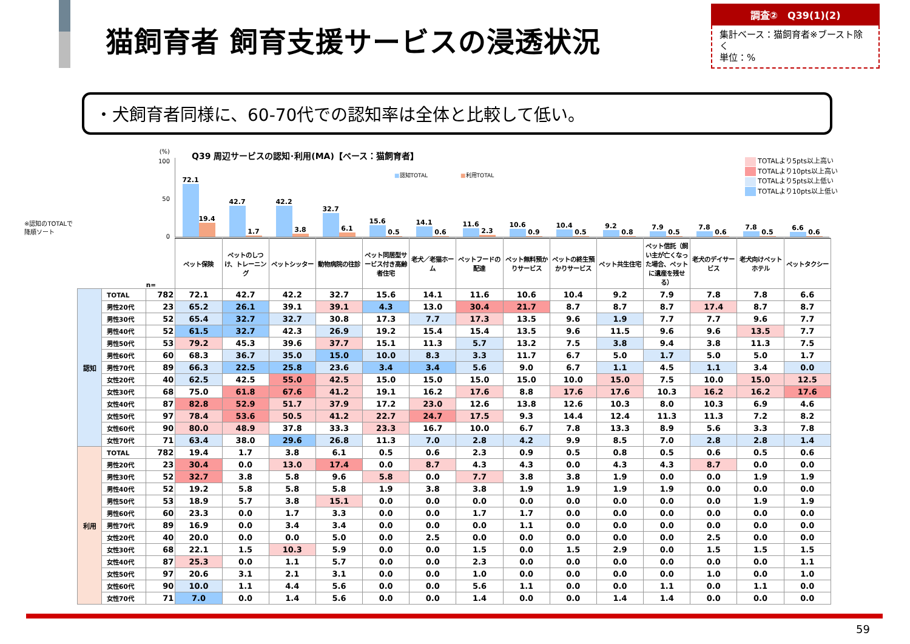猫飼育者 飼育支援サービスの浸透状況
調査②　Q39(1)(2)
集計ベース：猫飼育者※ブースト除く
単位：%
・犬飼育者同様に、60-70代での認知率は全体と比較して低い。
(%)
100
50
0
※認知のTOTALで
降順ソート
Q39 周辺サービスの認知･利用(MA)【ベース：猫飼育者】
■認知TOTAL　　　　　　■利用TOTAL
72.1
19.4
42.7
1.7
42.2
3.8
32.7
6.1
15.6
0.5
14.1
0.6
11.6
2.3
10.6
0.9
10.4
0.5
9.2
0.8
7.9
0.5
7.8
0.6
7.8
0.5
6.6
0.6
TOTALより5pts以上高い
TOTALより10pts以上高い
TOTALより5pts以上低い
TOTALより10pts以上低い
| | | n= | ペット保険 | ペットのしつけ、トレーニング | ペットシッター | 動物病院の往診 | ペット同居型サービス付き高齢者住宅 | 老犬／老猫ホーム | ペットフードの配達 | ペット無料預かりサービス | ペットの終生預かりサービス | ペット共生住宅 | ペット信託（飼い主が亡くなった場合、ペットに遺産を残せる） | 老犬のデイサービス | 老犬向けペットホテル | ペットタクシー |
| --- | --- | --- | --- | --- | --- | --- | --- | --- | --- | --- | --- | --- | --- | --- | --- | --- |
| 認知 | TOTAL | 782 | 72.1 | 42.7 | 42.2 | 32.7 | 15.6 | 14.1 | 11.6 | 10.6 | 10.4 | 9.2 | 7.9 | 7.8 | 7.8 | 6.6 |
| | 男性20代 | 23 | 65.2 | 26.1 | 39.1 | 39.1 | 4.3 | 13.0 | 30.4 | 21.7 | 8.7 | 8.7 | 8.7 | 17.4 | 8.7 | 8.7 |
| | 男性30代 | 52 | 65.4 | 32.7 | 32.7 | 30.8 | 17.3 | 7.7 | 17.3 | 13.5 | 9.6 | 1.9 | 7.7 | 7.7 | 9.6 | 7.7 |
| | 男性40代 | 52 | 61.5 | 32.7 | 42.3 | 26.9 | 19.2 | 15.4 | 15.4 | 13.5 | 9.6 | 11.5 | 9.6 | 9.6 | 13.5 | 7.7 |
| | 男性50代 | 53 | 79.2 | 45.3 | 39.6 | 37.7 | 15.1 | 11.3 | 5.7 | 13.2 | 7.5 | 3.8 | 9.4 | 3.8 | 11.3 | 7.5 |
| | 男性60代 | 60 | 68.3 | 36.7 | 35.0 | 15.0 | 10.0 | 8.3 | 3.3 | 11.7 | 6.7 | 5.0 | 1.7 | 5.0 | 5.0 | 1.7 |
| | 男性70代 | 89 | 66.3 | 22.5 | 25.8 | 23.6 | 3.4 | 3.4 | 5.6 | 9.0 | 6.7 | 1.1 | 4.5 | 1.1 | 3.4 | 0.0 |
| | 女性20代 | 40 | 62.5 | 42.5 | 55.0 | 42.5 | 15.0 | 15.0 | 15.0 | 15.0 | 10.0 | 15.0 | 7.5 | 10.0 | 15.0 | 12.5 |
| | 女性30代 | 68 | 75.0 | 61.8 | 67.6 | 41.2 | 19.1 | 16.2 | 17.6 | 8.8 | 17.6 | 17.6 | 10.3 | 16.2 | 16.2 | 17.6 |
| | 女性40代 | 87 | 82.8 | 52.9 | 51.7 | 37.9 | 17.2 | 23.0 | 12.6 | 13.8 | 12.6 | 10.3 | 8.0 | 10.3 | 6.9 | 4.6 |
| | 女性50代 | 97 | 78.4 | 53.6 | 50.5 | 41.2 | 22.7 | 24.7 | 17.5 | 9.3 | 14.4 | 12.4 | 11.3 | 11.3 | 7.2 | 8.2 |
| | 女性60代 | 90 | 80.0 | 48.9 | 37.8 | 33.3 | 23.3 | 16.7 | 10.0 | 6.7 | 7.8 | 13.3 | 8.9 | 5.6 | 3.3 | 7.8 |
| | 女性70代 | 71 | 63.4 | 38.0 | 29.6 | 26.8 | 11.3 | 7.0 | 2.8 | 4.2 | 9.9 | 8.5 | 7.0 | 2.8 | 2.8 | 1.4 |
| 利用 | TOTAL | 782 | 19.4 | 1.7 | 3.8 | 6.1 | 0.5 | 0.6 | 2.3 | 0.9 | 0.5 | 0.8 | 0.5 | 0.6 | 0.5 | 0.6 |
| | 男性20代 | 23 | 30.4 | 0.0 | 13.0 | 17.4 | 0.0 | 8.7 | 4.3 | 4.3 | 0.0 | 4.3 | 4.3 | 8.7 | 0.0 | 0.0 |
| | 男性30代 | 52 | 32.7 | 3.8 | 5.8 | 9.6 | 5.8 | 0.0 | 7.7 | 3.8 | 3.8 | 1.9 | 0.0 | 0.0 | 1.9 | 1.9 |
| | 男性40代 | 52 | 19.2 | 5.8 | 5.8 | 5.8 | 1.9 | 3.8 | 3.8 | 1.9 | 1.9 | 1.9 | 1.9 | 0.0 | 0.0 | 0.0 |
| | 男性50代 | 53 | 18.9 | 5.7 | 3.8 | 15.1 | 0.0 | 0.0 | 0.0 | 0.0 | 0.0 | 0.0 | 0.0 | 0.0 | 1.9 | 1.9 |
| | 男性60代 | 60 | 23.3 | 0.0 | 1.7 | 3.3 | 0.0 | 0.0 | 1.7 | 1.7 | 0.0 | 0.0 | 0.0 | 0.0 | 0.0 | 0.0 |
| | 男性70代 | 89 | 16.9 | 0.0 | 3.4 | 3.4 | 0.0 | 0.0 | 0.0 | 1.1 | 0.0 | 0.0 | 0.0 | 0.0 | 0.0 | 0.0 |
| | 女性20代 | 40 | 20.0 | 0.0 | 0.0 | 5.0 | 0.0 | 2.5 | 0.0 | 0.0 | 0.0 | 0.0 | 0.0 | 2.5 | 0.0 | 0.0 |
| | 女性30代 | 68 | 22.1 | 1.5 | 10.3 | 5.9 | 0.0 | 0.0 | 1.5 | 0.0 | 1.5 | 2.9 | 0.0 | 1.5 | 1.5 | 1.5 |
| | 女性40代 | 87 | 25.3 | 0.0 | 1.1 | 5.7 | 0.0 | 0.0 | 2.3 | 0.0 | 0.0 | 0.0 | 0.0 | 0.0 | 0.0 | 1.1 |
| | 女性50代 | 97 | 20.6 | 3.1 | 2.1 | 3.1 | 0.0 | 0.0 | 1.0 | 0.0 | 0.0 | 0.0 | 0.0 | 1.0 | 0.0 | 1.0 |
| | 女性60代 | 90 | 10.0 | 1.1 | 4.4 | 5.6 | 0.0 | 0.0 | 5.6 | 1.1 | 0.0 | 0.0 | 1.1 | 0.0 | 1.1 | 0.0 |
| | 女性70代 | 71 | 7.0 | 0.0 | 1.4 | 5.6 | 0.0 | 0.0 | 1.4 | 0.0 | 0.0 | 1.4 | 1.4 | 0.0 | 0.0 | 0.0 |
59